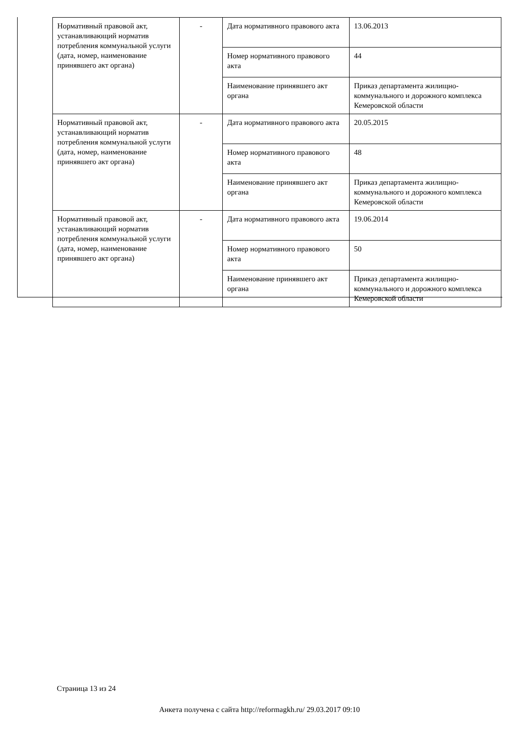| Нормативный правовой акт, устанавливающий норматив потребления коммунальной услуги (дата, номер, наименование принявшего акт органа) | - | Дата нормативного правового акта | 13.06.2013 |
| | | Номер нормативного правового акта | 44 |
| | | Наименование принявшего акт органа | Приказ департамента жилищно-коммунального и дорожного комплекса Кемеровской области |
| Нормативный правовой акт, устанавливающий норматив потребления коммунальной услуги (дата, номер, наименование принявшего акт органа) | - | Дата нормативного правового акта | 20.05.2015 |
| | | Номер нормативного правового акта | 48 |
| | | Наименование принявшего акт органа | Приказ департамента жилищно-коммунального и дорожного комплекса Кемеровской области |
| Нормативный правовой акт, устанавливающий норматив потребления коммунальной услуги (дата, номер, наименование принявшего акт органа) | - | Дата нормативного правового акта | 19.06.2014 |
| | | Номер нормативного правового акта | 50 |
| | | Наименование принявшего акт органа | Приказ департамента жилищно-коммунального и дорожного комплекса Кемеровской области |
Страница 13 из 24
Анкета получена с сайта http://reformagkh.ru/ 29.03.2017 09:10